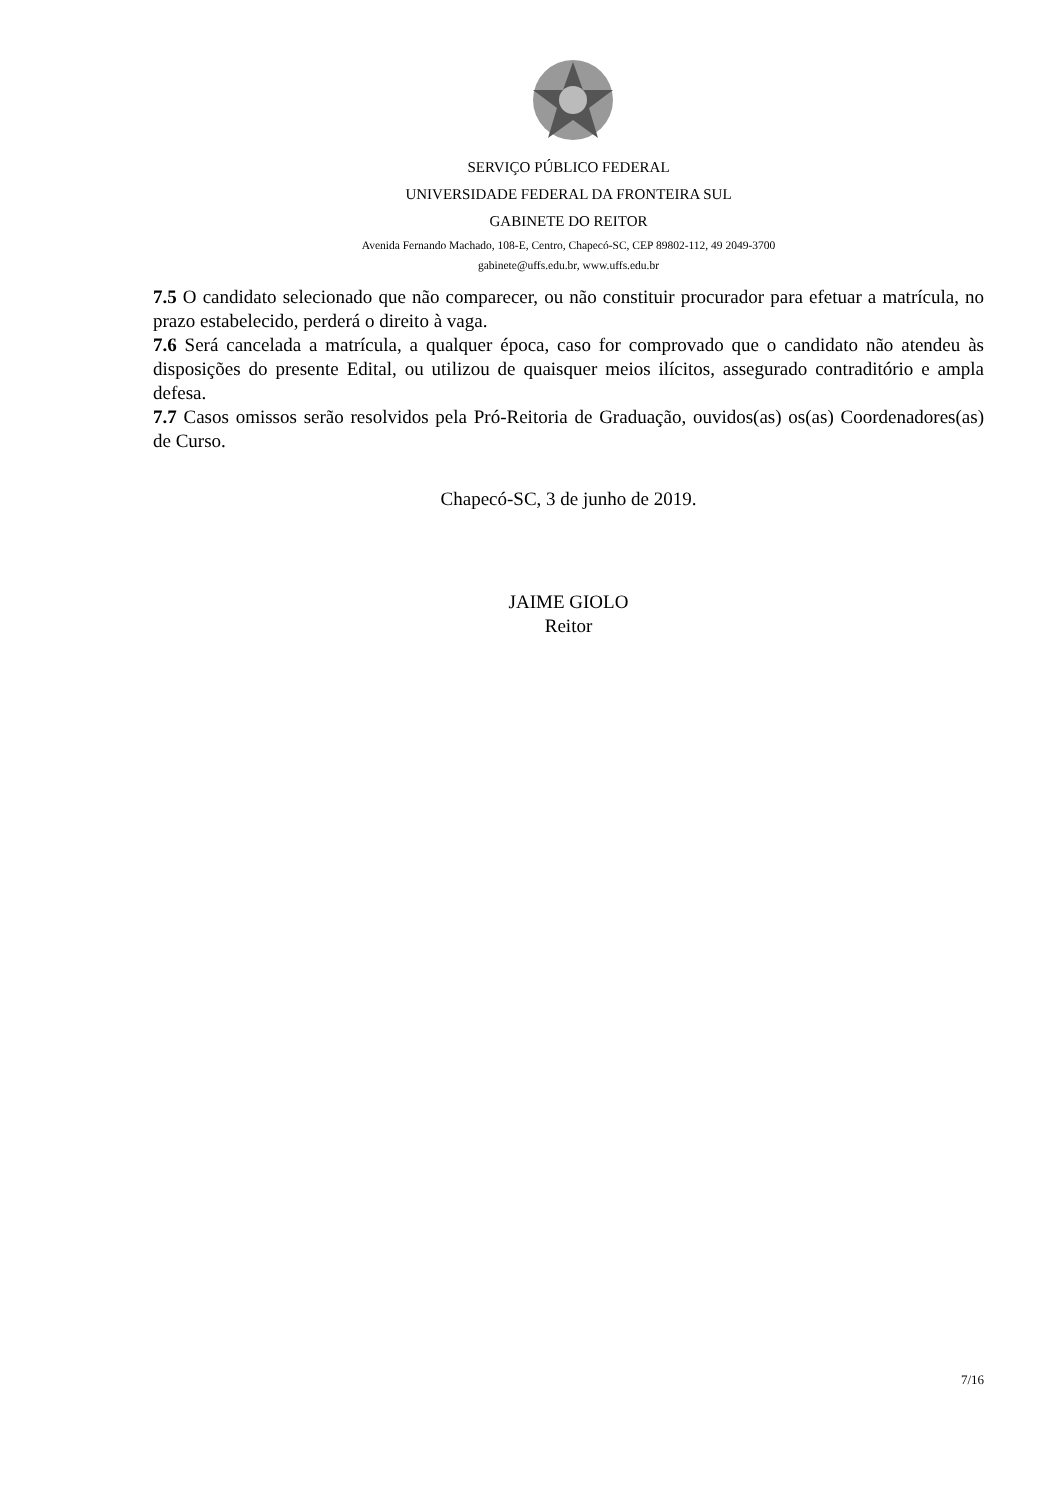SERVIÇO PÚBLICO FEDERAL
UNIVERSIDADE FEDERAL DA FRONTEIRA SUL
GABINETE DO REITOR
Avenida Fernando Machado, 108-E, Centro, Chapecó-SC, CEP 89802-112, 49 2049-3700
gabinete@uffs.edu.br, www.uffs.edu.br
7.5 O candidato selecionado que não comparecer, ou não constituir procurador para efetuar a matrícula, no prazo estabelecido, perderá o direito à vaga.
7.6 Será cancelada a matrícula, a qualquer época, caso for comprovado que o candidato não atendeu às disposições do presente Edital, ou utilizou de quaisquer meios ilícitos, assegurado contraditório e ampla defesa.
7.7 Casos omissos serão resolvidos pela Pró-Reitoria de Graduação, ouvidos(as) os(as) Coordenadores(as) de Curso.
Chapecó-SC, 3 de junho de 2019.
JAIME GIOLO
Reitor
7/16